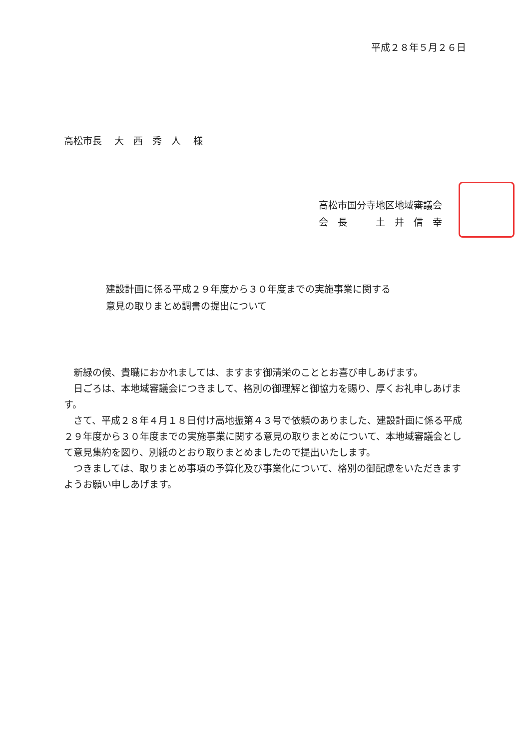平成２８年５月２６日
高松市長　 大　西　秀　人　 様
高松市国分寺地区地域審議会
会　長　　　土　井　信　幸
建設計画に係る平成２９年度から３０年度までの実施事業に関する
意見の取りまとめ調書の提出について
　新緑の候、貴職におかれましては、ますます御清栄のこととお喜び申しあげます。
　日ごろは、本地域審議会につきまして、格別の御理解と御協力を賜り、厚くお礼申しあげます。
　さて、平成２８年４月１８日付け高地振第４３号で依頼のありました、建設計画に係る平成２９年度から３０年度までの実施事業に関する意見の取りまとめについて、本地域審議会として意見集約を図り、別紙のとおり取りまとめましたので提出いたします。
　つきましては、取りまとめ事項の予算化及び事業化について、格別の御配慮をいただきますようお願い申しあげます。